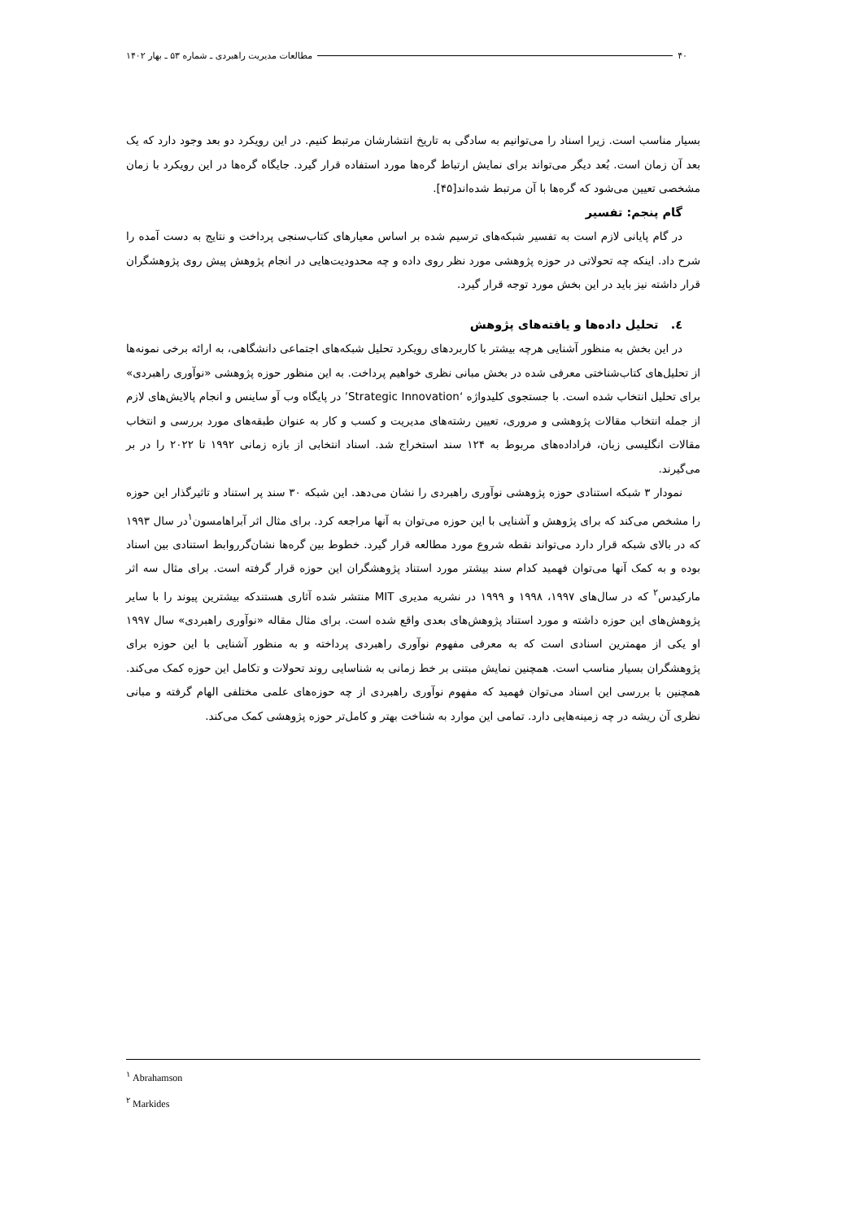۴۰ مطالعات مدیریت راهبردی ـ شماره ۵۳ ـ بهار ۱۴۰۲
بسیار مناسب است. زیرا اسناد را می‌توانیم به سادگی به تاریخ انتشارشان مرتبط کنیم. در این رویکرد دو بعد وجود دارد که یک بعد آن زمان است. بُعد دیگر می‌تواند برای نمایش ارتباط گره‌ها مورد استفاده قرار گیرد. جایگاه گره‌ها در این رویکرد با زمان مشخصی تعیین می‌شود که گره‌ها با آن مرتبط شده‌اند[۴۵].
گام پنجم: تفسیر
در گام پایانی لازم است به تفسیر شبکه‌های ترسیم شده بر اساس معیارهای کتاب‌سنجی پرداخت و نتایج به دست آمده را شرح داد. اینکه چه تحولاتی در حوزه پژوهشی مورد نظر روی داده و چه محدودیت‌هایی در انجام پژوهش پیش روی پژوهشگران قرار داشته نیز باید در این بخش مورد توجه قرار گیرد.
٤. تحلیل داده‌ها و یافته‌های پژوهش
در این بخش به منظور آشنایی هرچه بیشتر با کاربردهای رویکرد تحلیل شبکه‌های اجتماعی دانشگاهی، به ارائه برخی نمونه‌ها از تحلیل‌های کتاب‌شناختی معرفی شده در بخش مبانی نظری خواهیم پرداخت. به این منظور حوزه پژوهشی «نوآوری راهبردی» برای تحلیل انتخاب شده است. با جستجوی کلیدواژه ‘Strategic Innovation’ در پایگاه وب آو ساینس و انجام پالایش‌های لازم از جمله انتخاب مقالات پژوهشی و مروری، تعیین رشته‌های مدیریت و کسب و کار به عنوان طبقه‌های مورد بررسی و انتخاب مقالات انگلیسی زبان، فراداده‌های مربوط به ۱۲۴ سند استخراج شد. اسناد انتخابی از بازه زمانی ۱۹۹۲ تا ۲۰۲۲ را در بر می‌گیرند.
نمودار ۳ شبکه استنادی حوزه پژوهشی نوآوری راهبردی را نشان می‌دهد. این شبکه ۳۰ سند پر استناد و تاثیرگذار این حوزه را مشخص می‌کند که برای پژوهش و آشنایی با این حوزه می‌توان به آنها مراجعه کرد. برای مثال اثر آبراهامسون<sup>۱</sup>در سال ۱۹۹۳ که در بالای شبکه قرار دارد می‌تواند نقطه شروع مورد مطالعه قرار گیرد. خطوط بین گره‌ها نشان‌گرروابط استنادی بین اسناد بوده و به کمک آنها می‌توان فهمید کدام سند بیشتر مورد استناد پژوهشگران این حوزه قرار گرفته است. برای مثال سه اثر مارکیدس<sup>۲</sup> که در سال‌های ۱۹۹۷، ۱۹۹۸ و ۱۹۹۹ در نشریه مدیری MIT منتشر شده آثاری هستندکه بیشترین پیوند را با سایر پژوهش‌های این حوزه داشته و مورد استناد پژوهش‌های بعدی واقع شده است. برای مثال مقاله «نوآوری راهبردی» سال ۱۹۹۷ او یکی از مهمترین اسنادی است که به معرفی مفهوم نوآوری راهبردی پرداخته و به منظور آشنایی با این حوزه برای پژوهشگران بسیار مناسب است. همچنین نمایش مبتنی بر خط زمانی به شناسایی روند تحولات و تکامل این حوزه کمک می‌کند. همچنین با بررسی این اسناد می‌توان فهمید که مفهوم نوآوری راهبردی از چه حوزه‌های علمی مختلفی الهام گرفته و مبانی نظری آن ریشه در چه زمینه‌هایی دارد. تمامی این موارد به شناخت بهتر و کامل‌تر حوزه پژوهشی کمک می‌کند.
<sup>۱</sup> Abrahamson
<sup>۲</sup> Markides